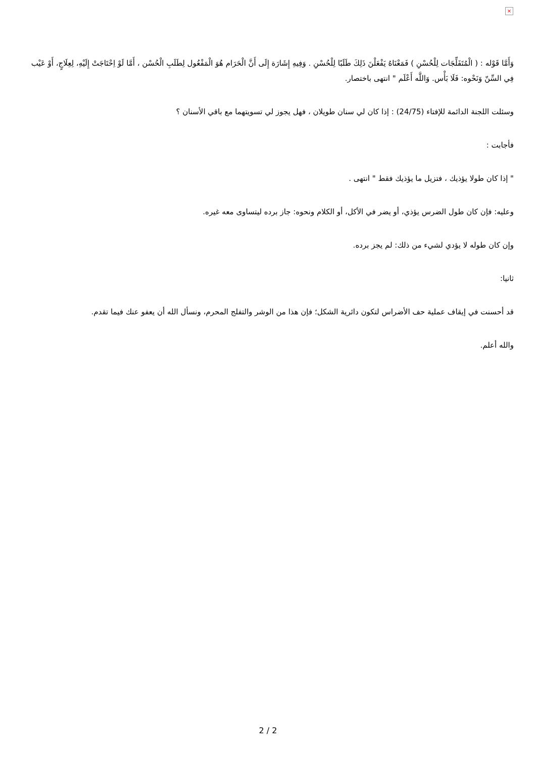×
وَأَمَّا قَوْله : ( الْمُتَفَلِّجَات لِلْحُسْنِ ) فَمَعْنَاهُ يَفْعَلْنَ ذَلِكَ طَلَبًا لِلْحُسْنِ . وَفِيهِ إِشَارَة إِلَى أَنَّ الْحَرَام هُوَ الْمَفْعُول لِطَلَبِ الْحُسْن ، أَمَّا لَوْ اِحْتَاجَتْ إِلَيْهِ، لِعِلَاجٍ، أَوْ عَيْب فِي السِّنّ وَنَحْوه: فَلَا بَأْس. وَاللَّه أَعْلَم " انتهى باختصار.
وسئلت اللجنة الدائمة للإفتاء (24/75) : إذا كان لي سنان طويلان ، فهل يجوز لي تسويتهما مع باقي الأسنان ؟
فأجابت :
" إذا كان طولا يؤذيك ، فتزيل ما يؤذيك فقط " انتهى .
وعليه: فإن كان طول الضرس يؤذي، أو يضر في الأكل، أو الكلام ونحوه: جاز برده ليتساوى معه غيره.
وإن كان طوله لا يؤدي لشيء من ذلك: لم يجز برده.
ثانيا:
قد أحسنت في إيقاف عملية حف الأضراس لتكون دائرية الشكل؛ فإن هذا من الوشر والتفلج المحرم، ونسأل الله أن يعفو عنك فيما تقدم.
والله أعلم.
2 / 2